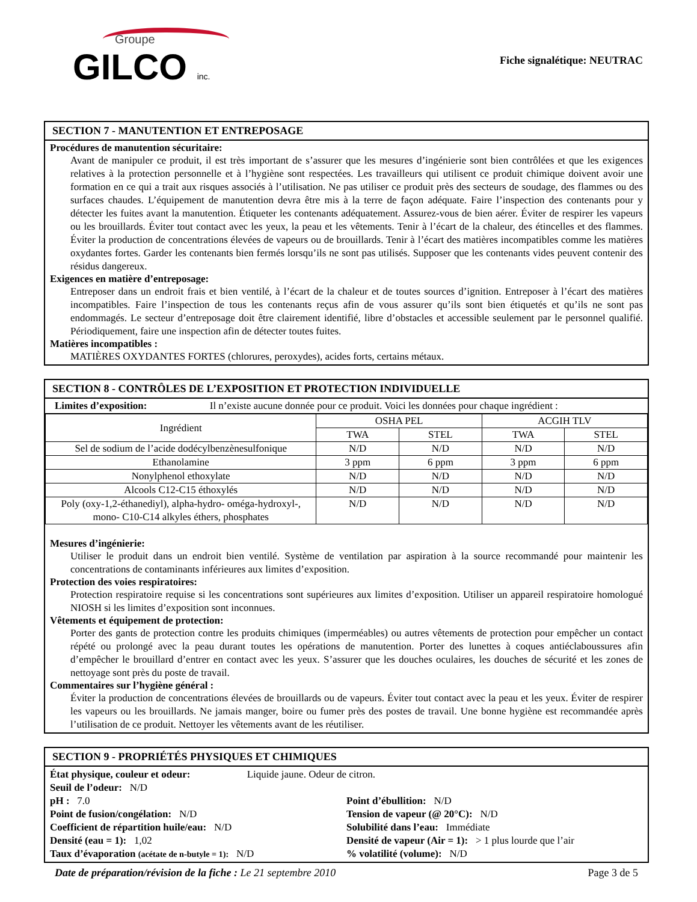Groupe
GILCO inc.
Fiche signalétique: NEUTRAC
SECTION 7 - MANUTENTION ET ENTREPOSAGE
Procédures de manutention sécuritaire:
Avant de manipuler ce produit, il est très important de s’assurer que les mesures d’ingénierie sont bien contrôlées et que les exigences relatives à la protection personnelle et à l’hygiène sont respectées. Les travailleurs qui utilisent ce produit chimique doivent avoir une formation en ce qui a trait aux risques associés à l’utilisation. Ne pas utiliser ce produit près des secteurs de soudage, des flammes ou des surfaces chaudes. L’équipement de manutention devra être mis à la terre de façon adéquate. Faire l’inspection des contenants pour y détecter les fuites avant la manutention. Étiqueter les contenants adéquatement. Assurez-vous de bien aérer. Éviter de respirer les vapeurs ou les brouillards. Éviter tout contact avec les yeux, la peau et les vêtements. Tenir à l’écart de la chaleur, des étincelles et des flammes. Éviter la production de concentrations élevées de vapeurs ou de brouillards. Tenir à l’écart des matières incompatibles comme les matières oxydantes fortes. Garder les contenants bien fermés lorsqu’ils ne sont pas utilisés. Supposer que les contenants vides peuvent contenir des résidus dangereux.
Exigences en matière d’entreposage:
Entreposer dans un endroit frais et bien ventilé, à l’écart de la chaleur et de toutes sources d’ignition. Entreposer à l’écart des matières incompatibles. Faire l’inspection de tous les contenants reçus afin de vous assurer qu’ils sont bien étiquetés et qu’ils ne sont pas endommagés. Le secteur d’entreposage doit être clairement identifié, libre d’obstacles et accessible seulement par le personnel qualifié. Périodiquement, faire une inspection afin de détecter toutes fuites.
Matières incompatibles :
MATIÈRES OXYDANTES FORTES (chlorures, peroxydes), acides forts, certains métaux.
SECTION 8 - CONTRÔLES DE L’EXPOSITION ET PROTECTION INDIVIDUELLE
Limites d’exposition: Il n’existe aucune donnée pour ce produit. Voici les données pour chaque ingrédient :
| Ingrédient | OSHA PEL | | ACGIH TLV | |
| --- | --- | --- | --- | --- |
| | TWA | STEL | TWA | STEL |
| Sel de sodium de l’acide dodécylbenzènesulfonique | N/D | N/D | N/D | N/D |
| Ethanolamine | 3 ppm | 6 ppm | 3 ppm | 6 ppm |
| Nonylphenol ethoxylate | N/D | N/D | N/D | N/D |
| Alcools C12-C15 éthoxylés | N/D | N/D | N/D | N/D |
| Poly (oxy-1,2-éthanediyl), alpha-hydro- oméga-hydroxyl-, mono- C10-C14 alkyles éthers, phosphates | N/D | N/D | N/D | N/D |
Mesures d’ingénierie:
Utiliser le produit dans un endroit bien ventilé. Système de ventilation par aspiration à la source recommandé pour maintenir les concentrations de contaminants inférieures aux limites d’exposition.
Protection des voies respiratoires:
Protection respiratoire requise si les concentrations sont supérieures aux limites d’exposition. Utiliser un appareil respiratoire homologué NIOSH si les limites d’exposition sont inconnues.
Vêtements et équipement de protection:
Porter des gants de protection contre les produits chimiques (imperméables) ou autres vêtements de protection pour empêcher un contact répété ou prolongé avec la peau durant toutes les opérations de manutention. Porter des lunettes à coques antiéclaboussures afin d’empêcher le brouillard d’entrer en contact avec les yeux. S’assurer que les douches oculaires, les douches de sécurité et les zones de nettoyage sont près du poste de travail.
Commentaires sur l’hygiène général :
Éviter la production de concentrations élevées de brouillards ou de vapeurs. Éviter tout contact avec la peau et les yeux. Éviter de respirer les vapeurs ou les brouillards. Ne jamais manger, boire ou fumer près des postes de travail. Une bonne hygiène est recommandée après l’utilisation de ce produit. Nettoyer les vêtements avant de les réutiliser.
SECTION 9 - PROPRIÉTÉS PHYSIQUES ET CHIMIQUES
État physique, couleur et odeur: Liquide jaune. Odeur de citron.
Seuil de l’odeur: N/D
pH : 7.0 Point d’ébullition: N/D
Point de fusion/congélation: N/D
Tension de vapeur (@ 20°C): N/D
Coefficient de répartition huile/eau: N/D
Solubilité dans l’eau: Immédiate
Densité (eau = 1): 1,02 Densité de vapeur (Air = 1): > 1 plus lourde que l’air
Taux d’évaporation (acétate de n-butyle = 1): N/D
% volatilité (volume): N/D
Date de préparation/révision de la fiche : Le 21 septembre 2010 Page 3 de 5